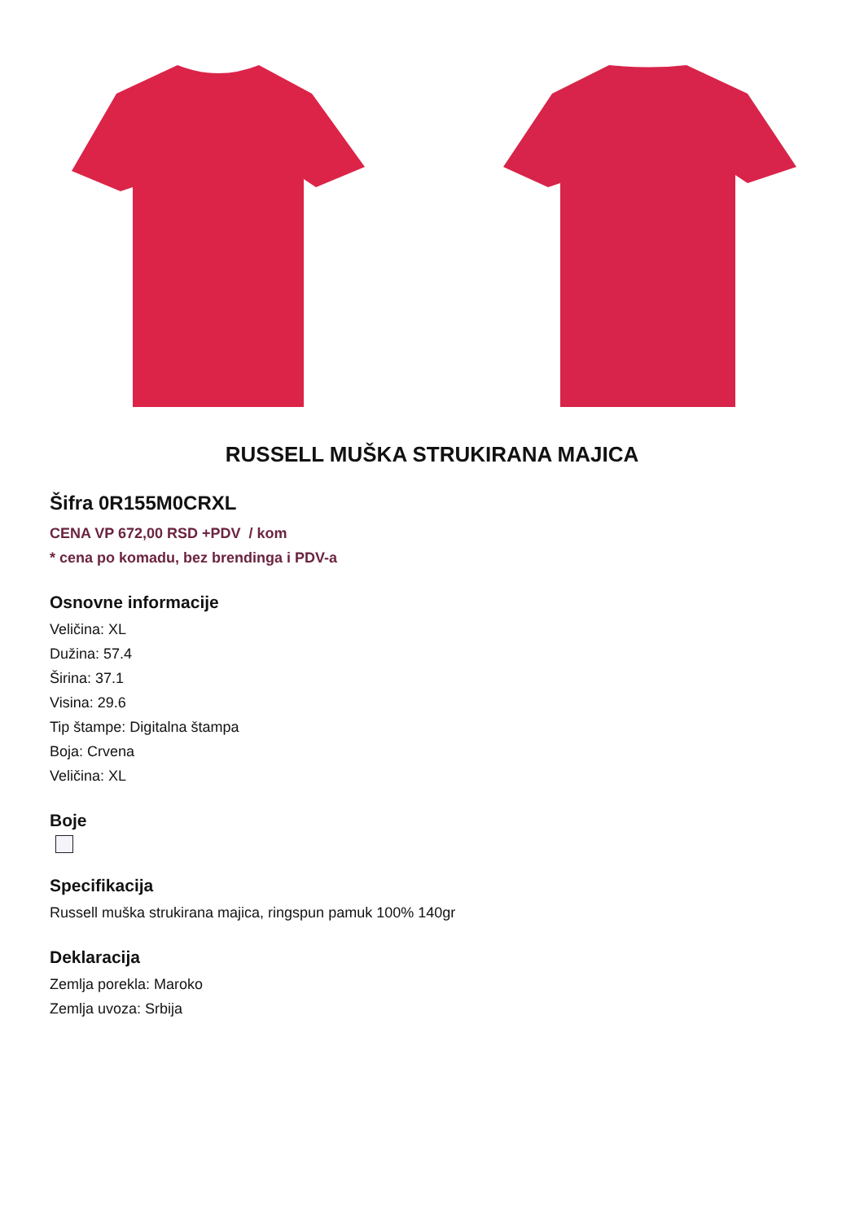RUSSELL MUŠKA STRUKIRANA MAJICA
Šifra 0R155M0CRXL
CENA VP 672,00 RSD +PDV / kom
* cena po komadu, bez brendinga i PDV-a
Osnovne informacije
Veličina: XL
Dužina: 57.4
Širina: 37.1
Visina: 29.6
Tip štampe: Digitalna štampa
Boja: Crvena
Veličina: XL
Boje
Specifikacija
Russell muška strukirana majica, ringspun pamuk 100% 140gr
Deklaracija
Zemlja porekla: Maroko
Zemlja uvoza: Srbija